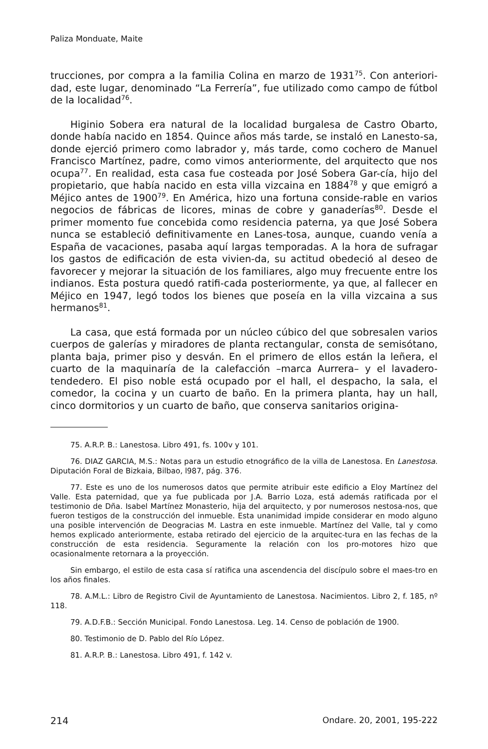Paliza Monduate, Maite
trucciones, por compra a la familia Colina en marzo de 1931<sup>75</sup>. Con anteriori-dad, este lugar, denominado “La Ferrería”, fue utilizado como campo de fútbol de la localidad<sup>76</sup>.
Higinio Sobera era natural de la localidad burgalesa de Castro Obarto, donde había nacido en 1854. Quince años más tarde, se instaló en Lanesto-sa, donde ejerció primero como labrador y, más tarde, como cochero de Manuel Francisco Martínez, padre, como vimos anteriormente, del arquitecto que nos ocupa<sup>77</sup>. En realidad, esta casa fue costeada por José Sobera Gar-cía, hijo del propietario, que había nacido en esta villa vizcaina en 1884<sup>78</sup> y que emigró a Méjico antes de 1900<sup>79</sup>. En América, hizo una fortuna conside-rable en varios negocios de fábricas de licores, minas de cobre y ganaderías<sup>80</sup>. Desde el primer momento fue concebida como residencia paterna, ya que José Sobera nunca se estableció definitivamente en Lanes-tosa, aunque, cuando venía a España de vacaciones, pasaba aquí largas temporadas. A la hora de sufragar los gastos de edificación de esta vivien-da, su actitud obedeció al deseo de favorecer y mejorar la situación de los familiares, algo muy frecuente entre los indianos. Esta postura quedó ratifi-cada posteriormente, ya que, al fallecer en Méjico en 1947, legó todos los bienes que poseía en la villa vizcaina a sus hermanos<sup>81</sup>.
La casa, que está formada por un núcleo cúbico del que sobresalen varios cuerpos de galerías y miradores de planta rectangular, consta de semisótano, planta baja, primer piso y desván. En el primero de ellos están la leñera, el cuarto de la maquinaría de la calefacción –marca Aurrera– y el lavadero-tendedero. El piso noble está ocupado por el hall, el despacho, la sala, el comedor, la cocina y un cuarto de baño. En la primera planta, hay un hall, cinco dormitorios y un cuarto de baño, que conserva sanitarios origina-
75. A.R.P. B.: Lanestosa. Libro 491, fs. 100v y 101.
76. DIAZ GARCIA, M.S.: Notas para un estudio etnográfico de la villa de Lanestosa. En Lanestosa. Diputación Foral de Bizkaia, Bilbao, l987, pág. 376.
77. Este es uno de los numerosos datos que permite atribuir este edificio a Eloy Martínez del Valle. Esta paternidad, que ya fue publicada por J.A. Barrio Loza, está además ratificada por el testimonio de Dña. Isabel Martínez Monasterio, hija del arquitecto, y por numerosos nestosa-nos, que fueron testigos de la construcción del inmueble. Esta unanimidad impide considerar en modo alguno una posible intervención de Deogracias M. Lastra en este inmueble. Martínez del Valle, tal y como hemos explicado anteriormente, estaba retirado del ejercicio de la arquitec-tura en las fechas de la construcción de esta residencia. Seguramente la relación con los pro-motores hizo que ocasionalmente retornara a la proyección.
Sin embargo, el estilo de esta casa sí ratifica una ascendencia del discípulo sobre el maes-tro en los años finales.
78. A.M.L.: Libro de Registro Civil de Ayuntamiento de Lanestosa. Nacimientos. Libro 2, f. 185, nº 118.
79. A.D.F.B.: Sección Municipal. Fondo Lanestosa. Leg. 14. Censo de población de 1900.
80. Testimonio de D. Pablo del Río López.
81. A.R.P. B.: Lanestosa. Libro 491, f. 142 v.
214 Ondare. 20, 2001, 195-222